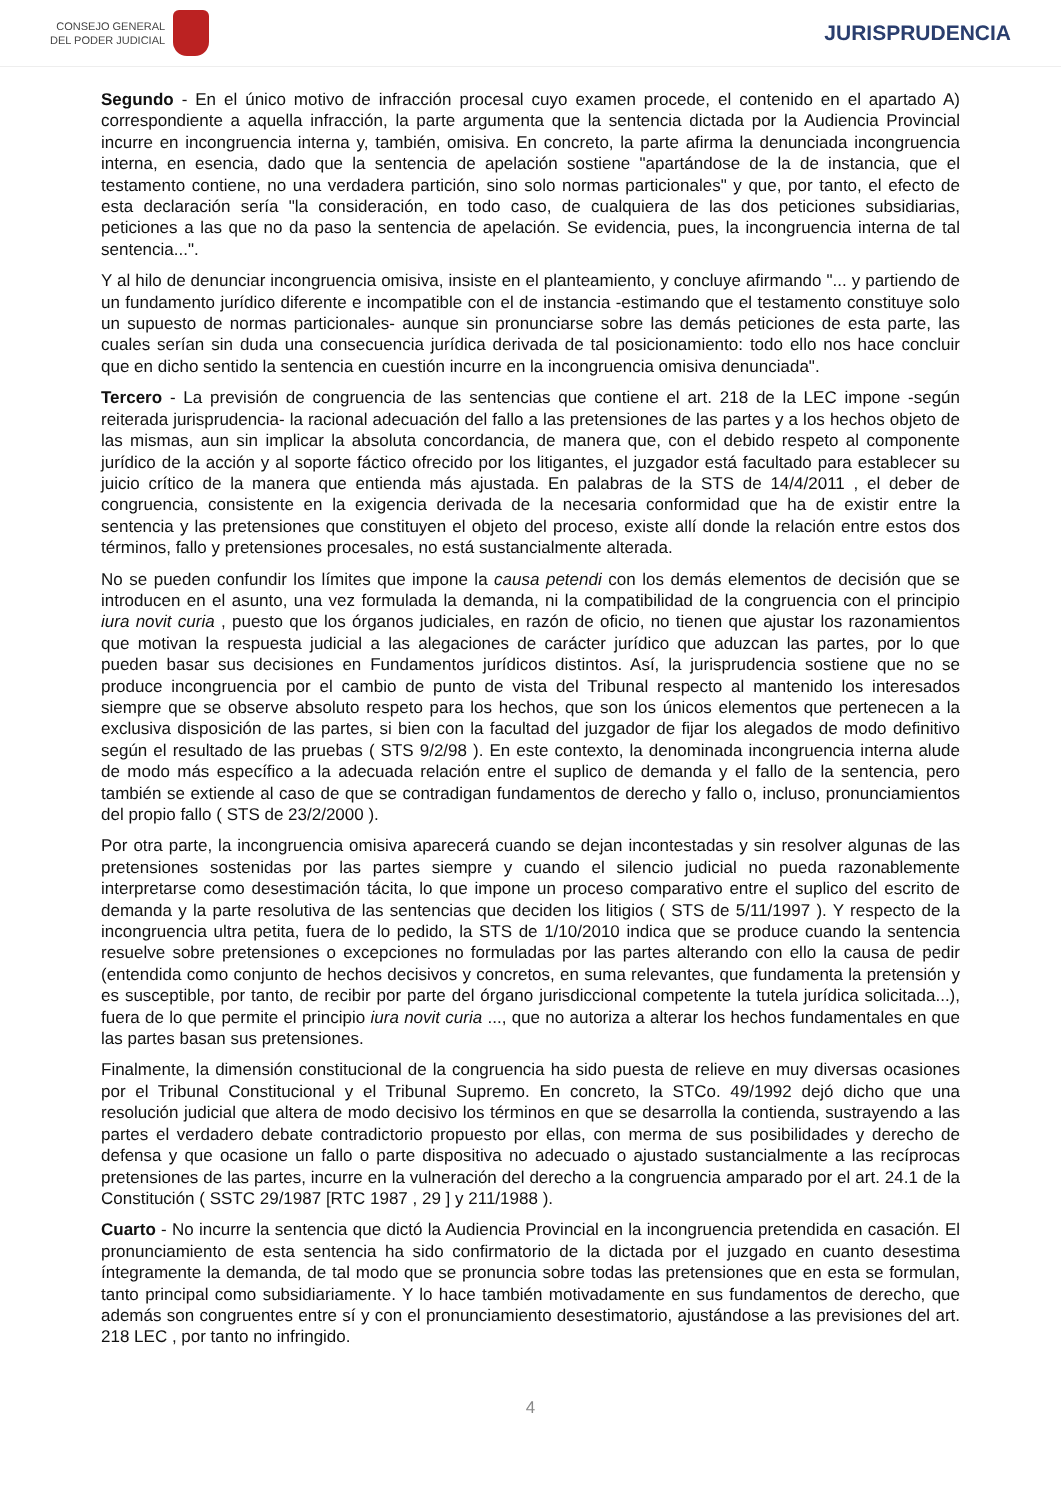CONSEJO GENERAL
DEL PODER JUDICIAL
JURISPRUDENCIA
Segundo - En el único motivo de infracción procesal cuyo examen procede, el contenido en el apartado A) correspondiente a aquella infracción, la parte argumenta que la sentencia dictada por la Audiencia Provincial incurre en incongruencia interna y, también, omisiva. En concreto, la parte afirma la denunciada incongruencia interna, en esencia, dado que la sentencia de apelación sostiene "apartándose de la de instancia, que el testamento contiene, no una verdadera partición, sino solo normas particionales" y que, por tanto, el efecto de esta declaración sería "la consideración, en todo caso, de cualquiera de las dos peticiones subsidiarias, peticiones a las que no da paso la sentencia de apelación. Se evidencia, pues, la incongruencia interna de tal sentencia...".
Y al hilo de denunciar incongruencia omisiva, insiste en el planteamiento, y concluye afirmando "... y partiendo de un fundamento jurídico diferente e incompatible con el de instancia -estimando que el testamento constituye solo un supuesto de normas particionales- aunque sin pronunciarse sobre las demás peticiones de esta parte, las cuales serían sin duda una consecuencia jurídica derivada de tal posicionamiento: todo ello nos hace concluir que en dicho sentido la sentencia en cuestión incurre en la incongruencia omisiva denunciada".
Tercero - La previsión de congruencia de las sentencias que contiene el art. 218 de la LEC impone -según reiterada jurisprudencia- la racional adecuación del fallo a las pretensiones de las partes y a los hechos objeto de las mismas, aun sin implicar la absoluta concordancia, de manera que, con el debido respeto al componente jurídico de la acción y al soporte fáctico ofrecido por los litigantes, el juzgador está facultado para establecer su juicio crítico de la manera que entienda más ajustada. En palabras de la STS de 14/4/2011 , el deber de congruencia, consistente en la exigencia derivada de la necesaria conformidad que ha de existir entre la sentencia y las pretensiones que constituyen el objeto del proceso, existe allí donde la relación entre estos dos términos, fallo y pretensiones procesales, no está sustancialmente alterada.
No se pueden confundir los límites que impone la causa petendi con los demás elementos de decisión que se introducen en el asunto, una vez formulada la demanda, ni la compatibilidad de la congruencia con el principio iura novit curia , puesto que los órganos judiciales, en razón de oficio, no tienen que ajustar los razonamientos que motivan la respuesta judicial a las alegaciones de carácter jurídico que aduzcan las partes, por lo que pueden basar sus decisiones en Fundamentos jurídicos distintos. Así, la jurisprudencia sostiene que no se produce incongruencia por el cambio de punto de vista del Tribunal respecto al mantenido los interesados siempre que se observe absoluto respeto para los hechos, que son los únicos elementos que pertenecen a la exclusiva disposición de las partes, si bien con la facultad del juzgador de fijar los alegados de modo definitivo según el resultado de las pruebas ( STS 9/2/98 ). En este contexto, la denominada incongruencia interna alude de modo más específico a la adecuada relación entre el suplico de demanda y el fallo de la sentencia, pero también se extiende al caso de que se contradigan fundamentos de derecho y fallo o, incluso, pronunciamientos del propio fallo ( STS de 23/2/2000 ).
Por otra parte, la incongruencia omisiva aparecerá cuando se dejan incontestadas y sin resolver algunas de las pretensiones sostenidas por las partes siempre y cuando el silencio judicial no pueda razonablemente interpretarse como desestimación tácita, lo que impone un proceso comparativo entre el suplico del escrito de demanda y la parte resolutiva de las sentencias que deciden los litigios ( STS de 5/11/1997 ). Y respecto de la incongruencia ultra petita, fuera de lo pedido, la STS de 1/10/2010 indica que se produce cuando la sentencia resuelve sobre pretensiones o excepciones no formuladas por las partes alterando con ello la causa de pedir (entendida como conjunto de hechos decisivos y concretos, en suma relevantes, que fundamenta la pretensión y es susceptible, por tanto, de recibir por parte del órgano jurisdiccional competente la tutela jurídica solicitada...), fuera de lo que permite el principio iura novit curia ..., que no autoriza a alterar los hechos fundamentales en que las partes basan sus pretensiones.
Finalmente, la dimensión constitucional de la congruencia ha sido puesta de relieve en muy diversas ocasiones por el Tribunal Constitucional y el Tribunal Supremo. En concreto, la STCo. 49/1992 dejó dicho que una resolución judicial que altera de modo decisivo los términos en que se desarrolla la contienda, sustrayendo a las partes el verdadero debate contradictorio propuesto por ellas, con merma de sus posibilidades y derecho de defensa y que ocasione un fallo o parte dispositiva no adecuado o ajustado sustancialmente a las recíprocas pretensiones de las partes, incurre en la vulneración del derecho a la congruencia amparado por el art. 24.1 de la Constitución ( SSTC 29/1987 [RTC 1987 , 29 ] y 211/1988 ).
Cuarto - No incurre la sentencia que dictó la Audiencia Provincial en la incongruencia pretendida en casación. El pronunciamiento de esta sentencia ha sido confirmatorio de la dictada por el juzgado en cuanto desestima íntegramente la demanda, de tal modo que se pronuncia sobre todas las pretensiones que en esta se formulan, tanto principal como subsidiariamente. Y lo hace también motivadamente en sus fundamentos de derecho, que además son congruentes entre sí y con el pronunciamiento desestimatorio, ajustándose a las previsiones del art. 218 LEC , por tanto no infringido.
4